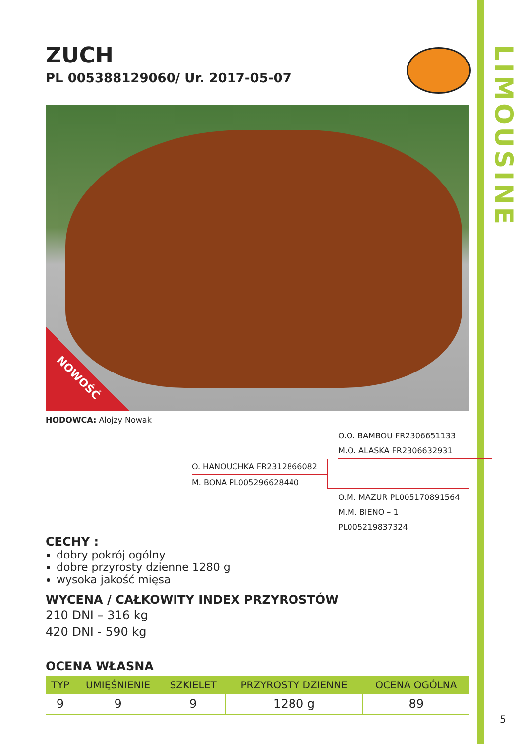LIMOUSINE
ZUCH
PL 005388129060/ Ur. 2017-05-07
NOWOŚĆ
HODOWCA: Alojzy Nowak
O.O. BAMBOU FR2306651133
M.O. ALASKA FR2306632931
O. HANOUCHKA FR2312866082
M. BONA PL005296628440
O.M. MAZUR PL005170891564
M.M. BIENO – 1 PL005219837324
CECHY :
dobry pokrój ogólny
dobre przyrosty dzienne 1280 g
wysoka jakość mięsa
WYCENA / CAŁKOWITY INDEX PRZYROSTÓW
210 DNI – 316 kg
420 DNI - 590 kg
OCENA WŁASNA
| TYP | UMIĘŚNIENIE | SZKIELET | PRZYROSTY DZIENNE | OCENA OGÓLNA |
| --- | --- | --- | --- | --- |
| 9 | 9 | 9 | 1280 g | 89 |
5